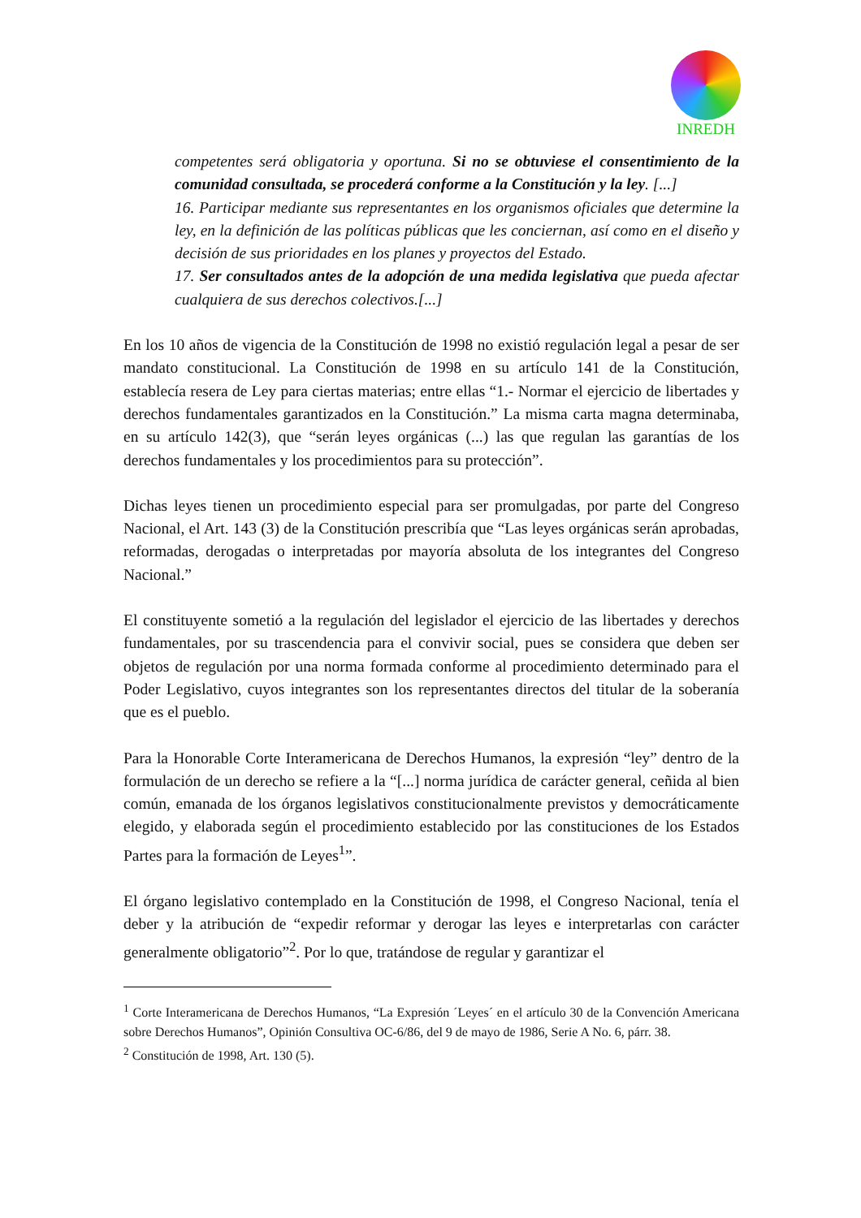INREDH
competentes será obligatoria y oportuna. Si no se obtuviese el consentimiento de la comunidad consultada, se procederá conforme a la Constitución y la ley. [...]
16. Participar mediante sus representantes en los organismos oficiales que determine la ley, en la definición de las políticas públicas que les conciernan, así como en el diseño y decisión de sus prioridades en los planes y proyectos del Estado.
17. Ser consultados antes de la adopción de una medida legislativa que pueda afectar cualquiera de sus derechos colectivos.[...]
En los 10 años de vigencia de la Constitución de 1998 no existió regulación legal a pesar de ser mandato constitucional. La Constitución de 1998 en su artículo 141 de la Constitución, establecía resera de Ley para ciertas materias; entre ellas “1.- Normar el ejercicio de libertades y derechos fundamentales garantizados en la Constitución.” La misma carta magna determinaba, en su artículo 142(3), que “serán leyes orgánicas (...) las que regulan las garantías de los derechos fundamentales y los procedimientos para su protección”.
Dichas leyes tienen un procedimiento especial para ser promulgadas, por parte del Congreso Nacional, el Art. 143 (3) de la Constitución prescribía que “Las leyes orgánicas serán aprobadas, reformadas, derogadas o interpretadas por mayoría absoluta de los integrantes del Congreso Nacional.”
El constituyente sometió a la regulación del legislador el ejercicio de las libertades y derechos fundamentales, por su trascendencia para el convivir social, pues se considera que deben ser objetos de regulación por una norma formada conforme al procedimiento determinado para el Poder Legislativo, cuyos integrantes son los representantes directos del titular de la soberanía que es el pueblo.
Para la Honorable Corte Interamericana de Derechos Humanos, la expresión “ley” dentro de la formulación de un derecho se refiere a la “[...] norma jurídica de carácter general, ceñida al bien común, emanada de los órganos legislativos constitucionalmente previstos y democráticamente elegido, y elaborada según el procedimiento establecido por las constituciones de los Estados Partes para la formación de Leyes<sup>1</sup>”.
El órgano legislativo contemplado en la Constitución de 1998, el Congreso Nacional, tenía el deber y la atribución de “expedir reformar y derogar las leyes e interpretarlas con carácter generalmente obligatorio”<sup>2</sup>. Por lo que, tratándose de regular y garantizar el
<sup>1</sup> Corte Interamericana de Derechos Humanos, “La Expresión ´Leyes´ en el artículo 30 de la Convención Americana sobre Derechos Humanos”, Opinión Consultiva OC-6/86, del 9 de mayo de 1986, Serie A No. 6, párr. 38.
<sup>2</sup> Constitución de 1998, Art. 130 (5).